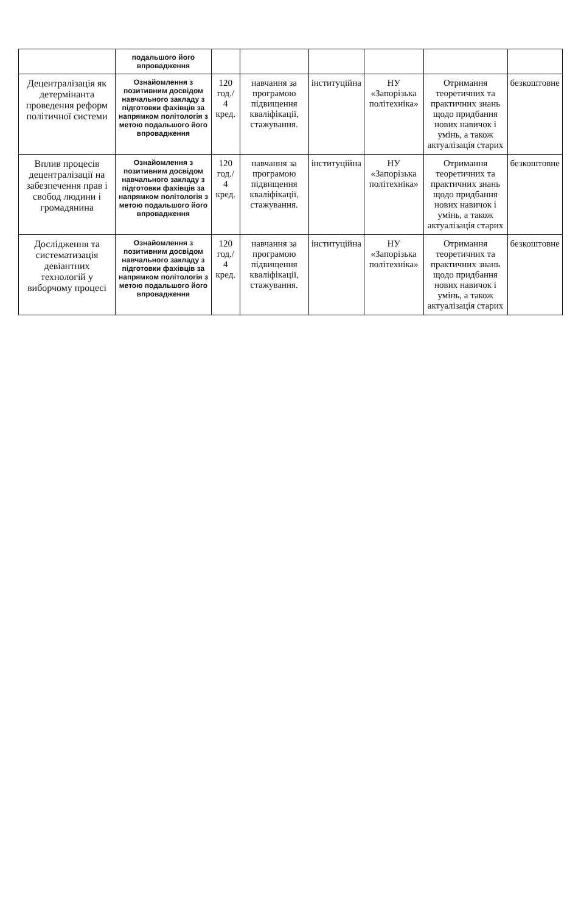| | подальшого його впровадження | | | | | | |
| Децентралізація як детермінанта проведення реформ політичної системи | Ознайомлення з позитивним досвідом навчального закладу з підготовки фахівців за напрямком політологія з метою подальшого його впровадження | 120 год./ 4 кред. | навчання за програмою підвищення кваліфікації, стажування. | інституційна | НУ «Запорізька політехніка» | Отримання теоретичних та практичних знань щодо придбання нових навичок і умінь, а також актуалізація старих | безкоштовне |
| Вплив процесів децентралізації на забезпечення прав і свобод людини і громадянина | Ознайомлення з позитивним досвідом навчального закладу з підготовки фахівців за напрямком політологія з метою подальшого його впровадження | 120 год./ 4 кред. | навчання за програмою підвищення кваліфікації, стажування. | інституційна | НУ «Запорізька політехніка» | Отримання теоретичних та практичних знань щодо придбання нових навичок і умінь, а також актуалізація старих | безкоштовне |
| Дослідження та систематизація девіантних технологій у виборчому процесі | Ознайомлення з позитивним досвідом навчального закладу з підготовки фахівців за напрямком політологія з метою подальшого його впровадження | 120 год./ 4 кред. | навчання за програмою підвищення кваліфікації, стажування. | інституційна | НУ «Запорізька політехніка» | Отримання теоретичних та практичних знань щодо придбання нових навичок і умінь, а також актуалізація старих | безкоштовне |